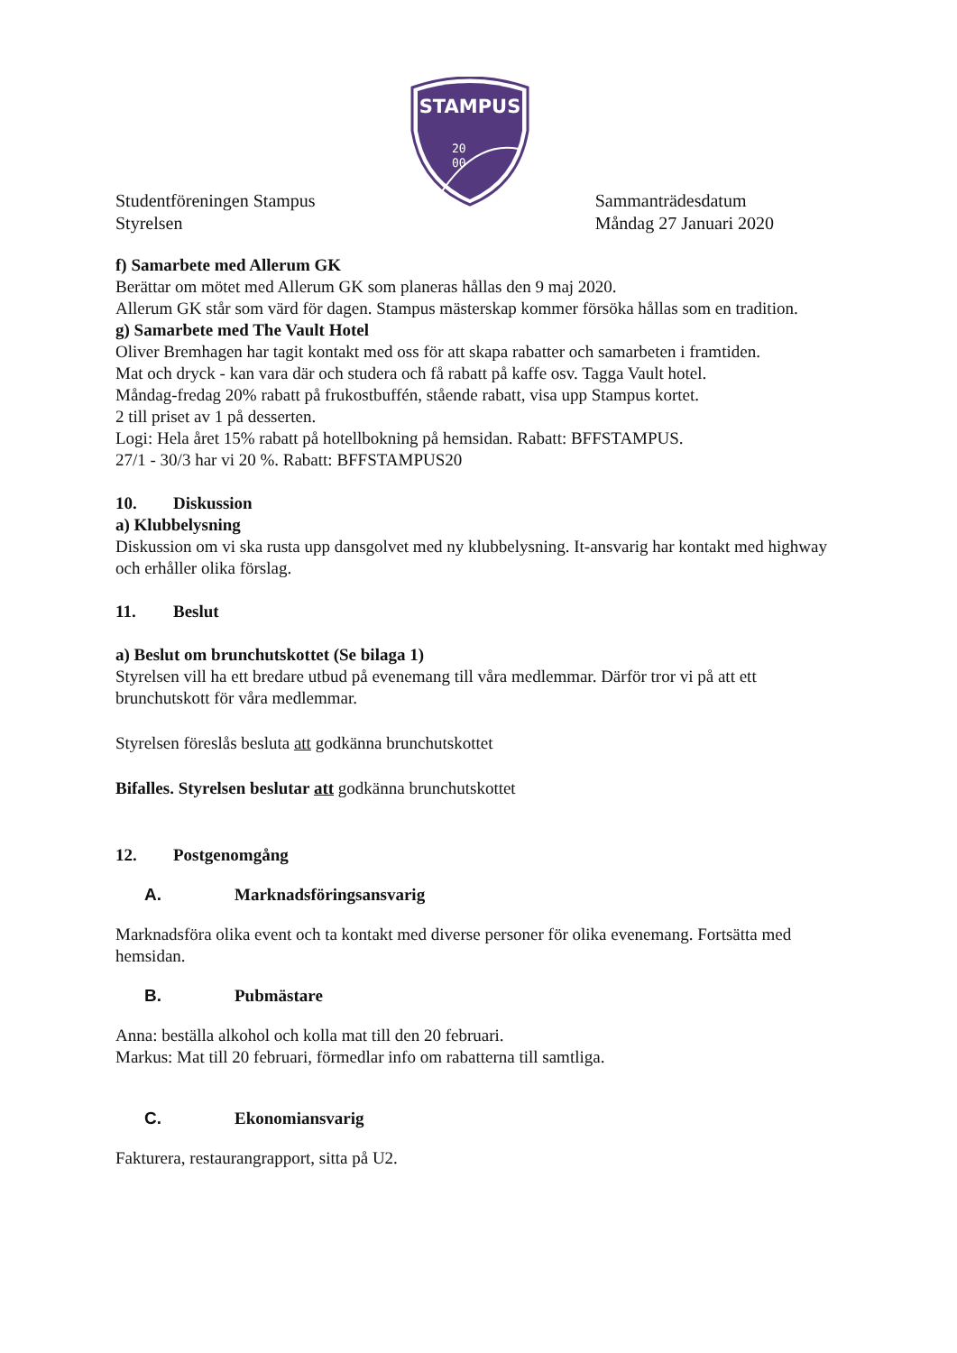STAMPUS
20
00
Studentföreningen Stampus
Styrelsen
Sammanträdesdatum
Måndag 27 Januari 2020
f) Samarbete med Allerum GK
Berättar om mötet med Allerum GK som planeras hållas den 9 maj 2020.
Allerum GK står som värd för dagen. Stampus mästerskap kommer försöka hållas som en tradition.
g) Samarbete med The Vault Hotel
Oliver Bremhagen har tagit kontakt med oss för att skapa rabatter och samarbeten i framtiden.
Mat och dryck - kan vara där och studera och få rabatt på kaffe osv. Tagga Vault hotel.
Måndag-fredag 20% rabatt på frukostbuffén, stående rabatt, visa upp Stampus kortet.
2 till priset av 1 på desserten.
Logi: Hela året 15% rabatt på hotellbokning på hemsidan. Rabatt: BFFSTAMPUS.
27/1 - 30/3 har vi 20 %. Rabatt: BFFSTAMPUS20
10. Diskussion
a) Klubbelysning
Diskussion om vi ska rusta upp dansgolvet med ny klubbelysning. It-ansvarig har kontakt med highway och erhåller olika förslag.
11. Beslut
a) Beslut om brunchutskottet (Se bilaga 1)
Styrelsen vill ha ett bredare utbud på evenemang till våra medlemmar. Därför tror vi på att ett brunchutskott för våra medlemmar.
Styrelsen föreslås besluta att godkänna brunchutskottet
Bifalles. Styrelsen beslutar att godkänna brunchutskottet
12. Postgenomgång
A. Marknadsföringsansvarig
Marknadsföra olika event och ta kontakt med diverse personer för olika evenemang. Fortsätta med hemsidan.
B. Pubmästare
Anna: beställa alkohol och kolla mat till den 20 februari.
Markus: Mat till 20 februari, förmedlar info om rabatterna till samtliga.
C. Ekonomiansvarig
Fakturera, restaurangrapport, sitta på U2.